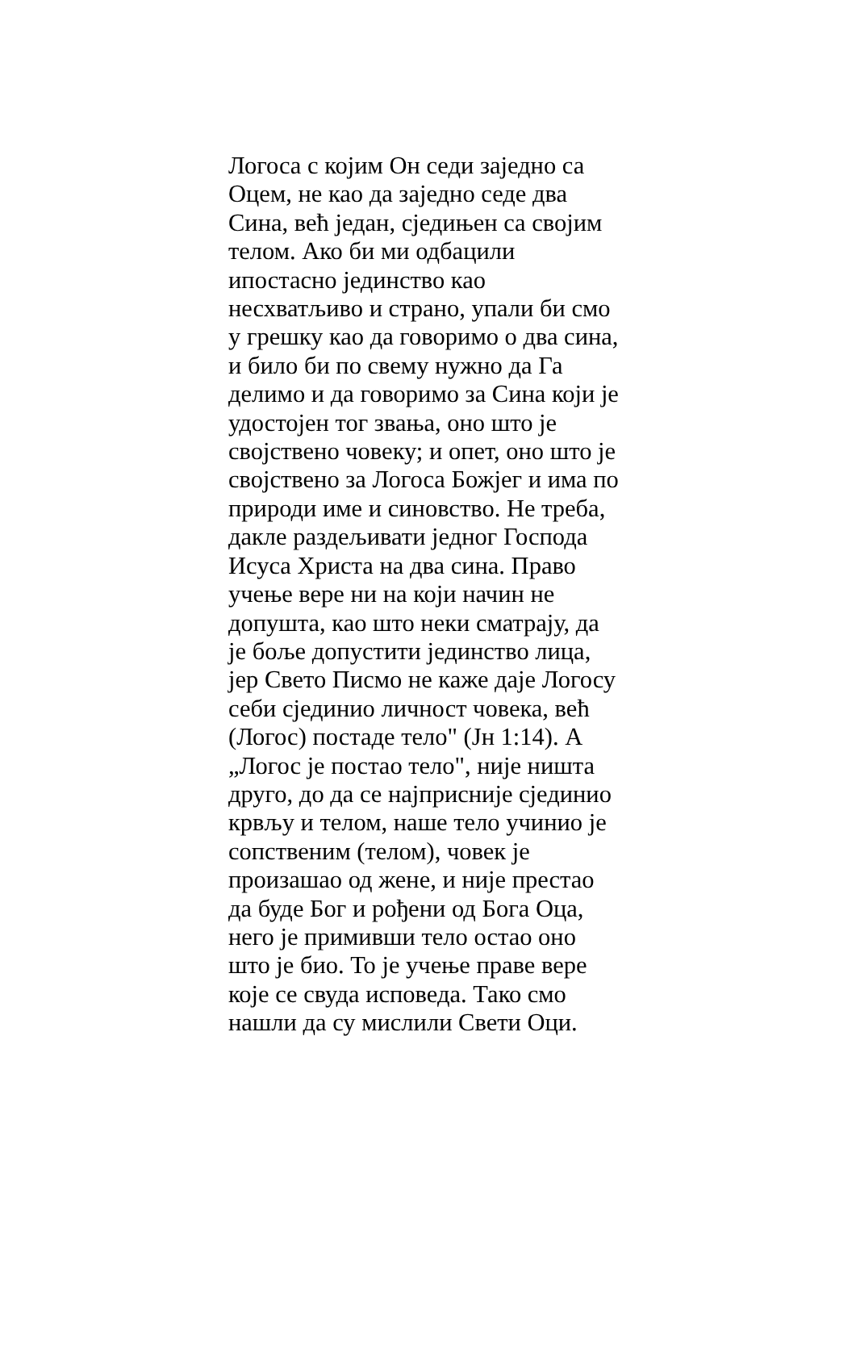Логоса с којим Он седи заједно са
Оцем, не као да заједно седе два
Сина, већ један, сједињен са својим
телом. Ако би ми одбацили
ипостасно јединство као
несхватљиво и страно, упали би смо
у грешку као да говоримо о два сина,
и било би по свему нужно да Га
делимо и да говоримо за Сина који је
удостојен тог звања, оно што је
својствено човеку; и опет, оно што је
својствено за Логоса Божјег и има по
природи име и синовство. Не треба,
дакле раздељивати једног Господа
Исуса Христа на два сина. Право
учење вере ни на који начин не
допушта, као што неки сматрају, да
је боље допустити јединство лица,
јер Свето Писмо не каже даје Логосу
себи сјединио личност човека, већ
(Логос) постаде тело" (Јн 1:14). А
„Логос је постао тело", није ништа
друго, до да се најприсније сјединио
крвљу и телом, наше тело учинио је
сопственим (телом), човек је
произашао од жене, и није престао
да буде Бог и рођени од Бога Оца,
него је примивши тело остао оно
што је био. То је учење праве вере
које се свуда исповеда. Тако смо
нашли да су мислили Свети Оци.